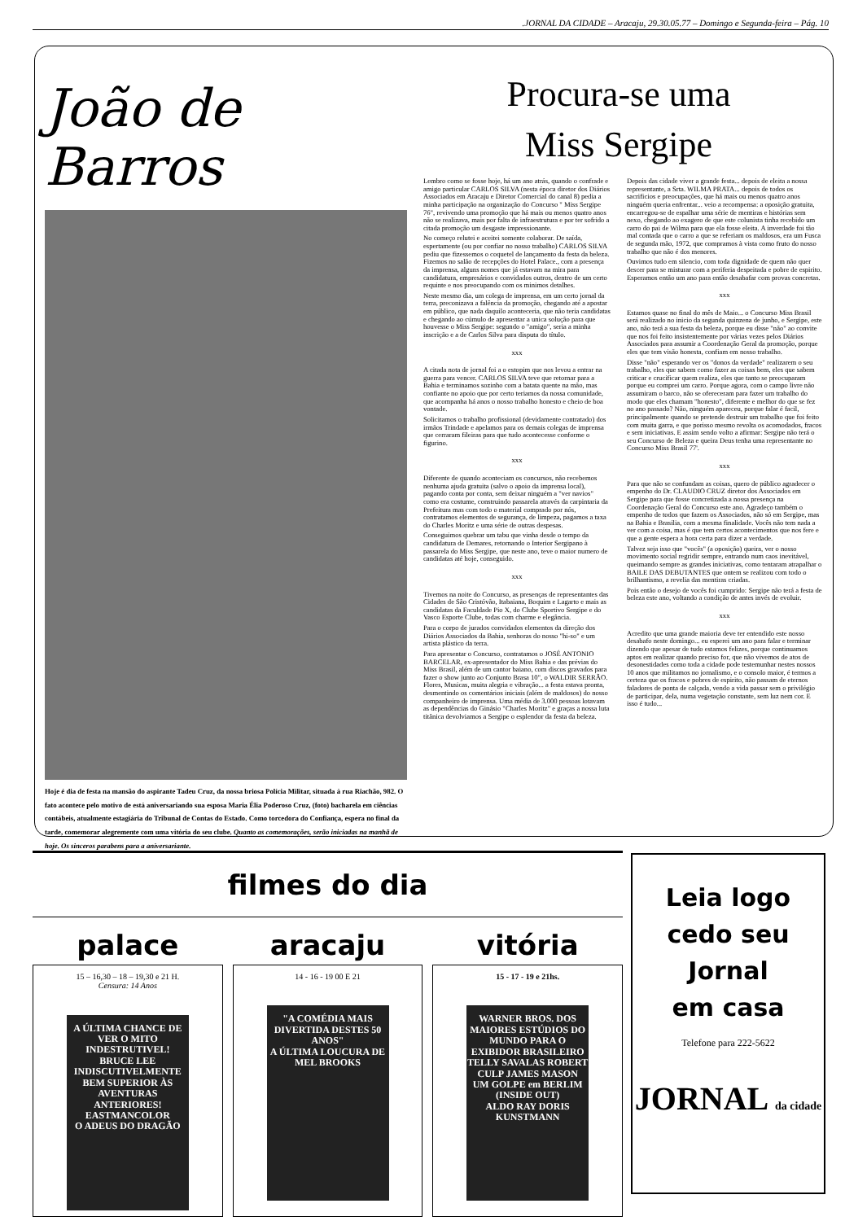.JORNAL DA CIDADE – Aracaju, 29.30.05.77 – Domingo e Segunda-feira – Pág. 10
João de Barros
Hoje é dia de festa na mansão do aspirante Tadeu Cruz, da nossa briosa Polícia Militar, situada à rua Riachão, 982. O fato acontece pelo motivo de está aniversariando sua esposa Maria Élia Poderoso Cruz, (foto) bacharela em ciências contábeis, atualmente estagiária do Tribunal de Contas do Estado. Como torcedora do Confiança, espera no final da tarde, comemorar alegremente com uma vitória do seu clube. Quanto as comemorações, serão iniciadas na manhã de hoje. Os sinceros parabens para a aniversariante.
Procura-se uma
Miss Sergipe
Lembro como se fosse hoje, há um ano atrás, quando o confrade e amigo particular CARLOS SILVA (nesta época diretor dos Diários Associados em Aracaju e Diretor Comercial do canal 8) pedia a minha participação na organização do Concurso " Miss Sergipe 76", revivendo uma promoção que há mais ou menos quatro anos não se realizava, mais por falta de infraestrutura e por ter sofrido a citada promoção um desgaste impressionante.
No começo relutei e aceitei somente colaborar. De saída, espertamente (ou por confiar no nosso trabalho) CARLOS SILVA pediu que fizessemos o coquetel de lançamento da festa da beleza. Fizemos no salão de recepções do Hotel Palace., com a presença da imprensa, alguns nomes que já estavam na mira para candidatura, empresários e convidados outros, dentro de um certo requinte e nos preocupando com os minimos detalhes.
Neste mesmo dia, um colega de imprensa, em um certo jornal da terra, preconizava a falência da promoção, chegando até a apostar em público, que nada daquilo aconteceria, que não teria candidatas e chegando ao cúmulo de apresentar a unica solução para que houvesse o Miss Sergipe: segundo o "amigo", seria a minha inscrição e a de Carlos Silva para disputa do título.
xxx
A citada nota de jornal foi a o estopim que nos levou a entrar na guerra para vencer. CARLOS SILVA teve que retornar para a Bahia e terminamos sozinho com a batata quente na mão, mas confiante no apoio que por certo teriamos da nossa comunidade, que acompanha há anos o nosso trabalho honesto e cheio de boa vontade.
Solicitamos o trabalho profissional (devidamente contratado) dos irmãos Trindade e apelamos para os demais colegas de imprensa que cerraram fileiras para que tudo acontecesse conforme o figurino.
xxx
Diferente de quando aconteciam os concursos, não recebemos nenhuma ajuda gratuita (salvo o apoio da imprensa local), pagando conta por conta, sem deixar ninguém a "ver navios" como era costume, construindo passarela através da carpintaria da Prefeitura mas com todo o material comprado por nós, contratamos elementos de segurança, de limpeza, pagamos a taxa do Charles Moritz e uma série de outras despesas.
Conseguimos quebrar um tabu que vinha desde o tempo da candidatura de Demares, retornando o Interior Sergipano à passarela do Miss Sergipe, que neste ano, teve o maior numero de candidatas até hoje, conseguido.
xxx
Tivemos na noite do Concurso, as presenças de representantes das Cidades de São Cristóvão, Itabaiana, Boquim e Lagarto e mais as candidatas da Faculdade Pio X, do Clube Sportivo Sergipe e do Vasco Esporte Clube, todas com charme e elegância.
Para o corpo de jurados convidados elementos da direção dos Diários Associados da Bahia, senhoras do nosso "hi-so" e um artista plástico da terra.
Para apresentar o Concurso, contratamos o JOSÉ ANTONIO BARCELAR, ex-apresentador do Miss Bahia e das prévias do Miss Brasil, além de um cantor baiano, com discos gravados para fazer o show junto ao Conjunto Brasa 10", o WALDIR SERRÃO. Flores, Musicas, muita alegria e vibração... a festa estava pronta, desmentindo os comentários iniciais (além de maldosos) do nosso companheiro de imprensa. Uma média de 3.000 pessoas lotavam as dependências do Ginásio "Charles Moritz" e graças a nossa luta titânica devolviamos a Sergipe o esplendor da festa da beleza.
Depois das cidade viver a grande festa... depois de eleita a nossa representante, a Srta. WILMA PRATA... depois de todos os sacrificios e preocupações, que há mais ou menos quatro anos ninguém queria enfrentar... veio a recompensa: a oposição gratuita, encarregou-se de espalhar uma série de mentiras e histórias sem nexo, chegando ao exagero de que este colunista tinha recebido um carro do pai de Wilma para que ela fosse eleita. A inverdade foi tão mal contada que o carro a que se referiam os maldosos, era um Fusca de segunda mão, 1972, que compramos à vista como fruto do nosso trabalho que não é dos menores.
Ouvimos tudo em silencio, com toda dignidade de quem não quer descer para se misturar com a periferia despeitada e pobre de espirito. Esperamos então um ano para então desabafar com provas concretas.
xxx
Estamos quase no final do mês de Maio... o Concurso Miss Brasil será realizado no inicio da segunda quinzena de junho, e Sergipe, este ano, não terá a sua festa da beleza, porque eu disse "não" ao convite que nos foi feito insistentemente por várias vezes pelos Diários Associados para assumir a Coordenação Geral da promoção, porque eles que tem visão honesta, confiam em nosso trabalho.
Disse "não" esperando ver os "donos da verdade" realizarem o seu trabalho, eles que sabem como fazer as coisas bem, eles que sabem criticar e crucificar quem realiza, eles que tanto se preocuparam porque eu comprei um carro. Porque agora, com o campo livre não assumiram o barco, não se ofereceram para fazer um trabalho do modo que eles chamam "honesto", diferente e melhor do que se fez no ano passado? Não, ninguém apareceu, porque falar é facil, principalmente quando se pretende destruir um trabalho que foi feito com muita garra, e que porisso mesmo revolta os acomodados, fracos e sem iniciativas. E assim sendo volto a afirmar: Sergipe não terá o seu Concurso de Beleza e queira Deus tenha uma representante no Concurso Miss Brasil 77'.
xxx
Para que não se confundam as coisas, quero de público agradecer o empenho do Dr. CLAUDIO CRUZ diretor dos Associados em Sergipe para que fosse concretizada a nossa presença na Coordenação Geral do Concurso este ano. Agradeço também o empenho de todos que fazem os Associados, não só em Sergipe, mas na Bahia e Brasilia, com a mesma finalidade. Vocês não tem nada a ver com a coisa, mas é que tem certos acontecimentos que nos fere e que a gente espera a hora certa para dizer a verdade.
Talvez seja isso que "vocês" (a oposição) queira, ver o nosso movimento social regridir sempre, entrando num caos inevitável, queimando sempre as grandes iniciativas, como tentaram atrapalhar o BAILE DAS DEBUTANTES que ontem se realizou com todo o brilhantismo, a revelia das mentiras criadas.
Pois então o desejo de vocês foi cumprido: Sergipe não terá a festa de beleza este ano, voltando a condição de antes invés de evoluir.
xxx
Acredito que uma grande maioria deve ter entendido este nosso desabafo neste domingo... eu esperei um ano para falar e terminar dizendo que apesar de tudo estamos felizes, porque continuamos aptos em realizar quando preciso for, que não vivemos de atos de desonestidades como toda a cidade pode testemunhar nestes nossos 10 anos que militamos no jornalismo, e o consolo maior, é termos a certeza que os fracos e pobres de espirito, não passam de eternos faladores de ponta de calçada, vendo a vida passar sem o privilégio de participar, dela, numa vegetação constante, sem luz nem cor. E isso é tudo...
filmes do dia
palace
15 – 16,30 – 18 – 19,30 e 21 H.
Censura: 14 Anos
A ÚLTIMA CHANCE DE VER O MITO INDESTRUTIVEL!
BRUCE LEE
INDISCUTIVELMENTE BEM SUPERIOR ÀS AVENTURAS ANTERIORES!
EASTMANCOLOR
O ADEUS DO DRAGÃO
aracaju
14 - 16 - 19 00 E 21
"A COMÉDIA MAIS DIVERTIDA DESTES 50 ANOS"
A ÚLTIMA LOUCURA DE MEL BROOKS
vitória
15 - 17 - 19 e 21hs.
WARNER BROS. DOS MAIORES ESTÚDIOS DO MUNDO PARA O EXIBIDOR BRASILEIRO
TELLY SAVALAS ROBERT CULP JAMES MASON
UM GOLPE em BERLIM (INSIDE OUT)
ALDO RAY DORIS KUNSTMANN
Leia logo
cedo seu
Jornal
em casa
Telefone para 222-5622
JORNAL da cidade